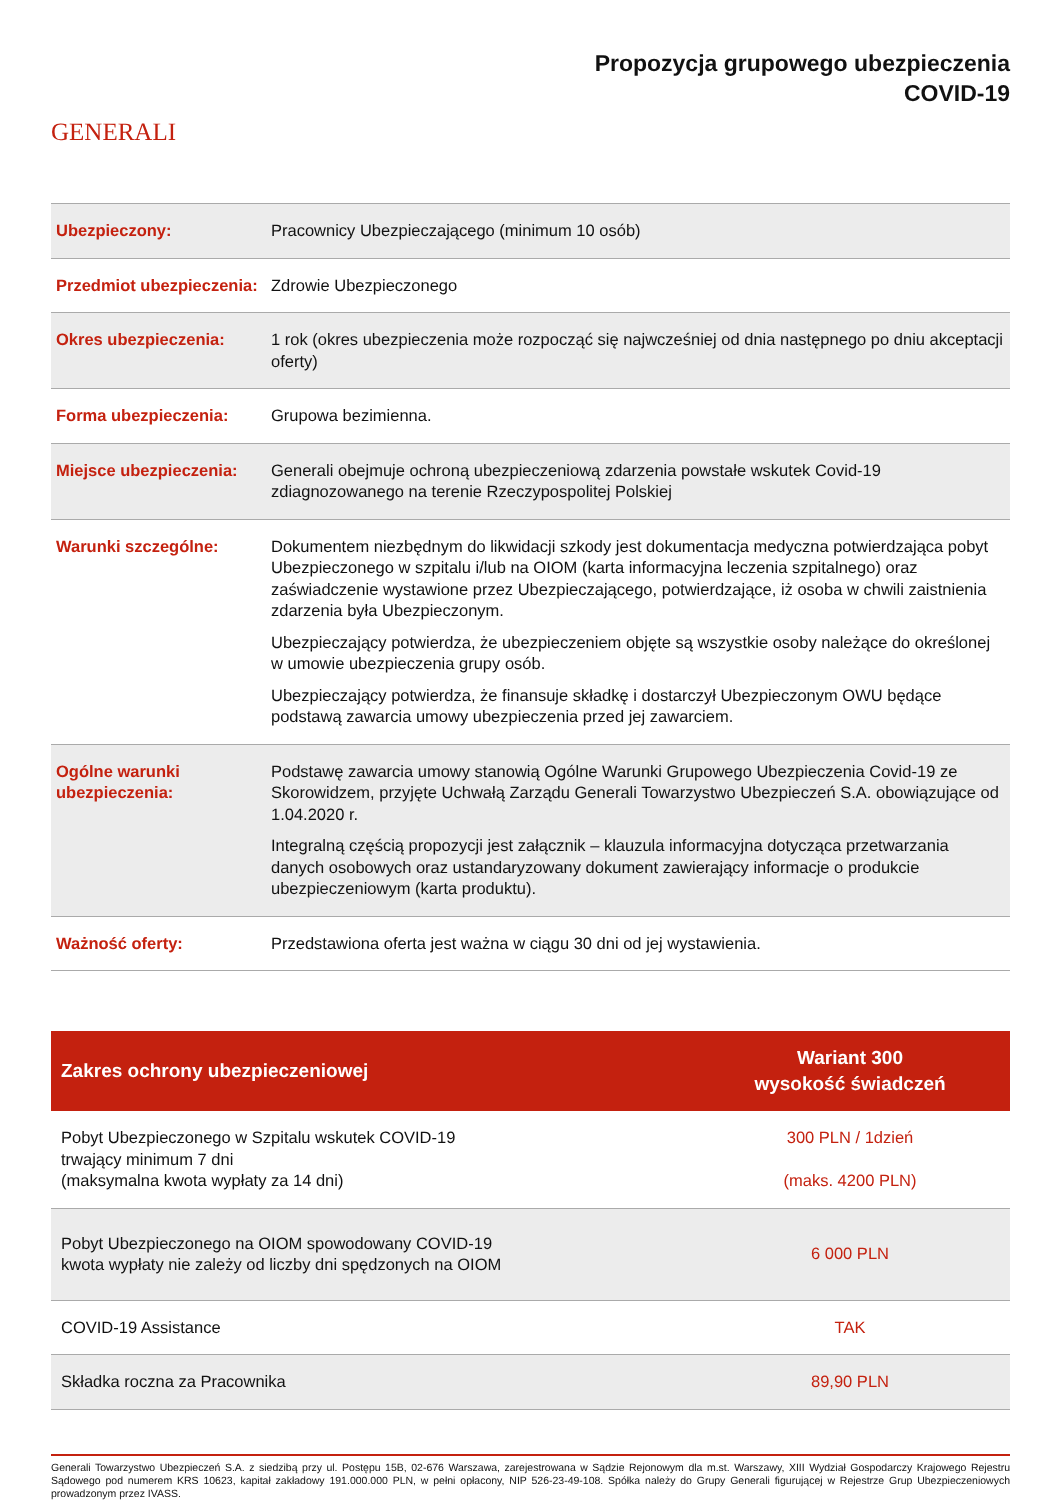GENERALI
Propozycja grupowego ubezpieczenia
COVID-19
| Ubezpieczony: | Pracownicy Ubezpieczającego (minimum 10 osób) |
| Przedmiot ubezpieczenia: | Zdrowie Ubezpieczonego |
| Okres ubezpieczenia: | 1 rok (okres ubezpieczenia może rozpocząć się najwcześniej od dnia następnego po dniu akceptacji oferty) |
| Forma ubezpieczenia: | Grupowa bezimienna. |
| Miejsce ubezpieczenia: | Generali obejmuje ochroną ubezpieczeniową zdarzenia powstałe wskutek Covid-19 zdiagnozowanego na terenie Rzeczypospolitej Polskiej |
| Warunki szczególne: | Dokumentem niezbędnym do likwidacji szkody jest dokumentacja medyczna potwierdzająca pobyt Ubezpieczonego w szpitalu i/lub na OIOM (karta informacyjna leczenia szpitalnego) oraz zaświadczenie wystawione przez Ubezpieczającego, potwierdzające, iż osoba w chwili zaistnienia zdarzenia była Ubezpieczonym. Ubezpieczający potwierdza, że ubezpieczeniem objęte są wszystkie osoby należące do określonej w umowie ubezpieczenia grupy osób. Ubezpieczający potwierdza, że finansuje składkę i dostarczył Ubezpieczonym OWU będące podstawą zawarcia umowy ubezpieczenia przed jej zawarciem. |
| Ogólne warunki ubezpieczenia: | Podstawę zawarcia umowy stanowią Ogólne Warunki Grupowego Ubezpieczenia Covid-19 ze Skorowidzem, przyjęte Uchwałą Zarządu Generali Towarzystwo Ubezpieczeń S.A. obowiązujące od 1.04.2020 r. Integralną częścią propozycji jest załącznik – klauzula informacyjna dotycząca przetwarzania danych osobowych oraz ustandaryzowany dokument zawierający informacje o produkcie ubezpieczeniowym (karta produktu). |
| Ważność oferty: | Przedstawiona oferta jest ważna w ciągu 30 dni od jej wystawienia. |
| Zakres ochrony ubezpieczeniowej | Wariant 300 wysokość świadczeń |
| --- | --- |
| Pobyt Ubezpieczonego w Szpitalu wskutek COVID-19 trwający minimum 7 dni (maksymalna kwota wypłaty za 14 dni) | 300 PLN / 1dzień (maks. 4200 PLN) |
| Pobyt Ubezpieczonego na OIOM spowodowany COVID-19 kwota wypłaty nie zależy od liczby dni spędzonych na OIOM | 6 000 PLN |
| COVID-19 Assistance | TAK |
| Składka roczna za Pracownika | 89,90 PLN |
Generali Towarzystwo Ubezpieczeń S.A. z siedzibą przy ul. Postępu 15B, 02-676 Warszawa, zarejestrowana w Sądzie Rejonowym dla m.st. Warszawy, XIII Wydział Gospodarczy Krajowego Rejestru Sądowego pod numerem KRS 10623, kapitał zakładowy 191.000.000 PLN, w pełni opłacony, NIP 526-23-49-108. Spółka należy do Grupy Generali figurującej w Rejestrze Grup Ubezpieczeniowych prowadzonym przez IVASS.